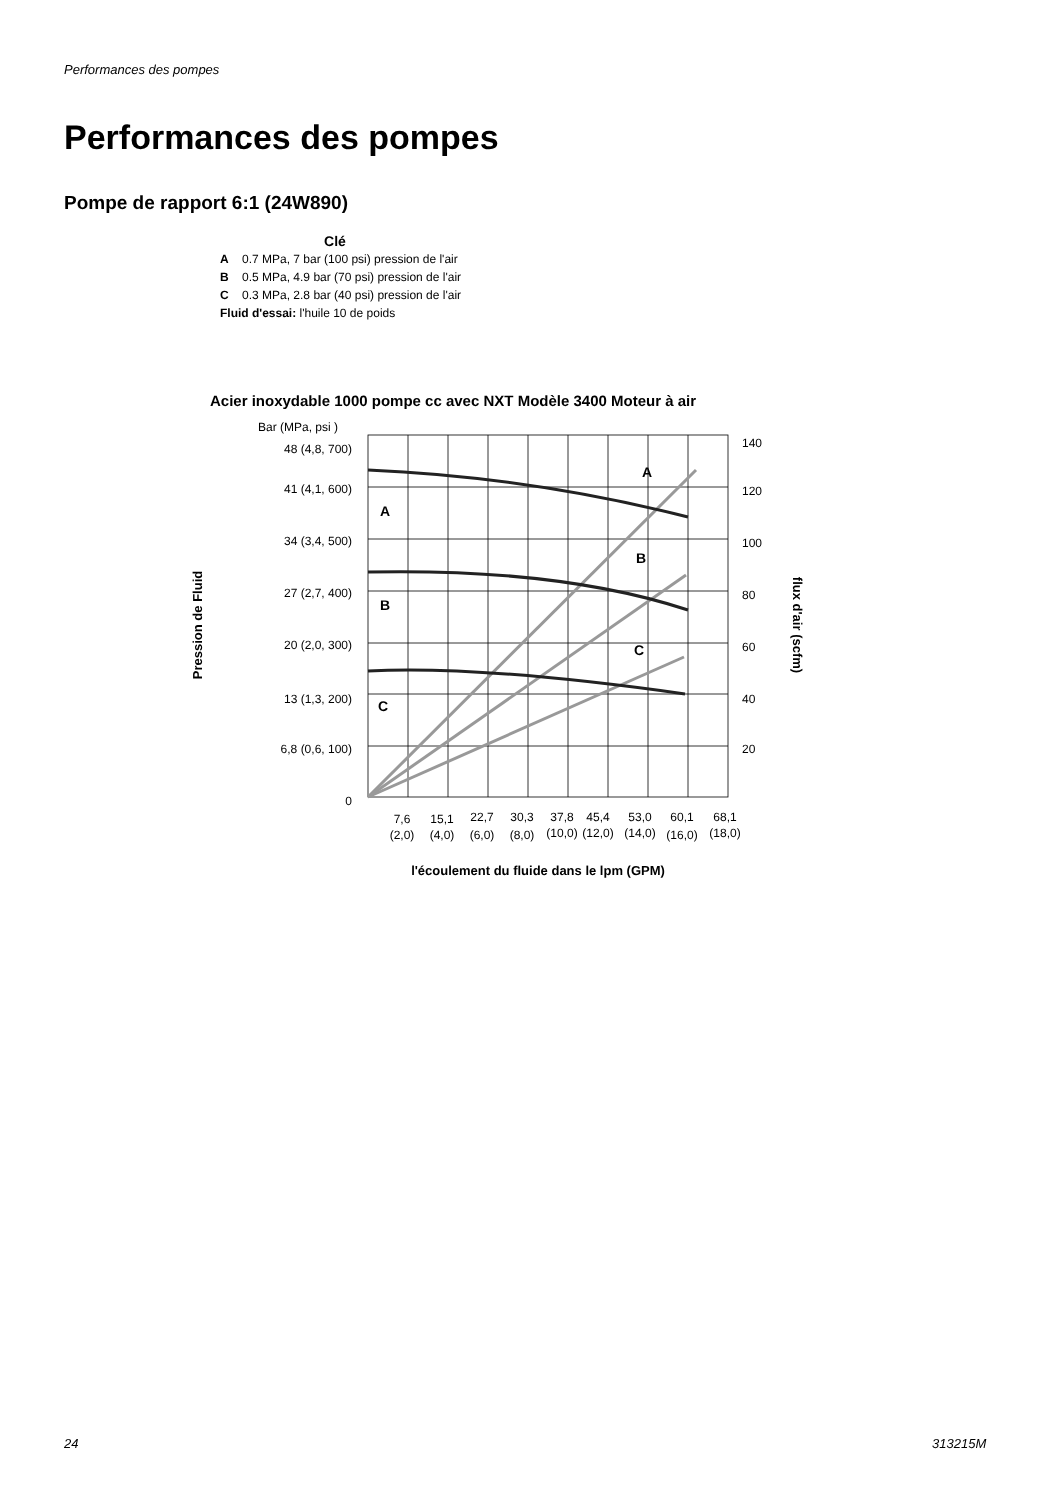Performances des pompes
Performances des pompes
Pompe de rapport 6:1 (24W890)
Clé
A 0.7 MPa, 7 bar (100 psi) pression de l'air
B 0.5 MPa, 4.9 bar (70 psi) pression de l'air
C 0.3 MPa, 2.8 bar (40 psi) pression de l'air
Fluid d'essai: l'huile 10 de poids
Acier inoxydable 1000 pompe cc avec NXT Modèle 3400 Moteur à air
Bar (MPa, psi )
48 (4,8, 700)
41 (4,1, 600)
34 (3,4, 500)
27 (2,7, 400)
20 (2,0, 300)
13 (1,3, 200)
6,8 (0,6, 100)
0
140
120
100
80
60
40
20
A
B
C
A
B
C
7,6
(2,0)
15,1
(4,0)
22,7
(6,0)
30,3
(8,0)
37,8
(10,0)
45,4
(12,0)
53,0
(14,0)
60,1
(16,0)
68,1
(18,0)
l'écoulement du fluide dans le lpm (GPM)
Pression de Fluid
flux d'air (scfm)
24 313215M